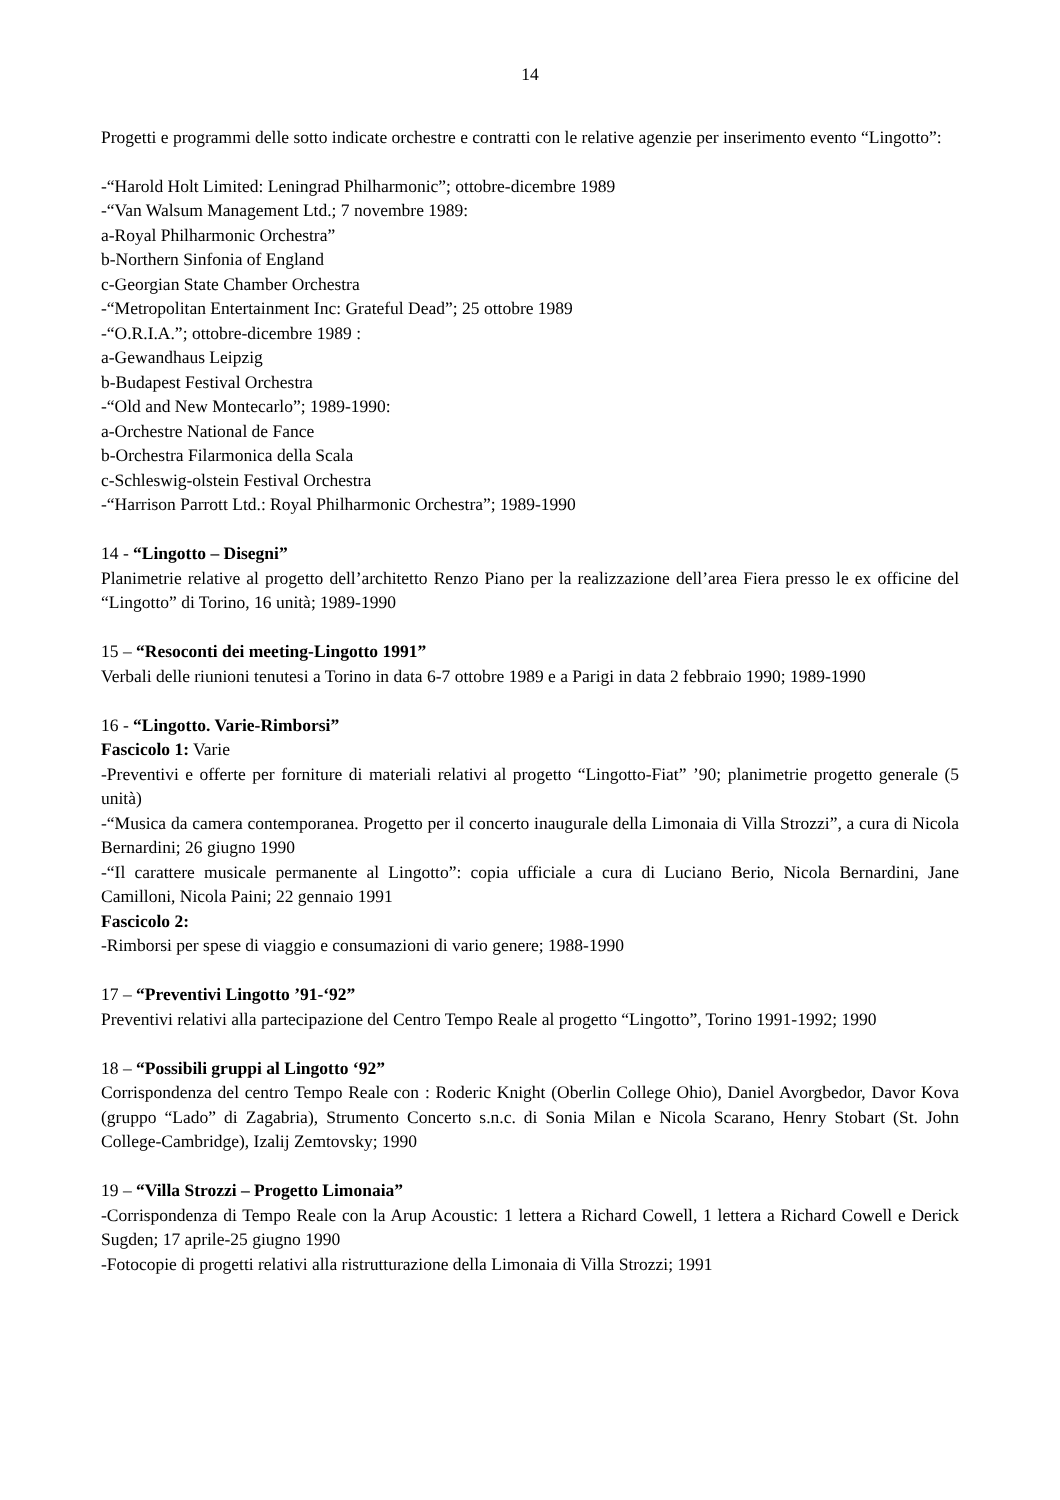14
Progetti e programmi delle sotto indicate orchestre e contratti con le relative agenzie per inserimento evento “Lingotto”:
-“Harold Holt Limited: Leningrad Philharmonic”; ottobre-dicembre 1989
-“Van Walsum Management Ltd.; 7 novembre 1989:
a-Royal Philharmonic Orchestra”
b-Northern Sinfonia of England
c-Georgian State Chamber Orchestra
-“Metropolitan Entertainment Inc: Grateful Dead”; 25 ottobre 1989
-“O.R.I.A.”; ottobre-dicembre 1989 :
a-Gewandhaus Leipzig
b-Budapest Festival Orchestra
-“Old and New Montecarlo”; 1989-1990:
a-Orchestre National de Fance
b-Orchestra Filarmonica della Scala
c-Schleswig-olstein Festival Orchestra
-“Harrison Parrott Ltd.: Royal Philharmonic Orchestra”; 1989-1990
14 - “Lingotto – Disegni”
Planimetrie relative al progetto dell’architetto Renzo Piano per la realizzazione dell’area Fiera presso le ex officine del “Lingotto” di Torino, 16 unità; 1989-1990
15 – “Resoconti dei meeting-Lingotto 1991”
Verbali delle riunioni tenutesi a Torino in data 6-7 ottobre 1989 e a Parigi in data 2 febbraio 1990; 1989-1990
16 - “Lingotto. Varie-Rimborsi”
Fascicolo 1: Varie
-Preventivi e offerte per forniture di materiali relativi al progetto “Lingotto-Fiat” ’90; planimetrie progetto generale (5 unità)
-“Musica da camera contemporanea. Progetto per il concerto inaugurale della Limonaia di Villa Strozzi”, a cura di Nicola Bernardini; 26 giugno 1990
-“Il carattere musicale permanente al Lingotto”: copia ufficiale a cura di Luciano Berio, Nicola Bernardini, Jane Camilloni, Nicola Paini; 22 gennaio 1991
Fascicolo 2:
-Rimborsi per spese di viaggio e consumazioni di vario genere; 1988-1990
17 – “Preventivi Lingotto ’91-‘92”
Preventivi relativi alla partecipazione del Centro Tempo Reale al progetto “Lingotto”, Torino 1991-1992; 1990
18 – “Possibili gruppi al Lingotto ‘92”
Corrispondenza del centro Tempo Reale con : Roderic Knight (Oberlin College Ohio), Daniel Avorgbedor, Davor Kova (gruppo “Lado” di Zagabria), Strumento Concerto s.n.c. di Sonia Milan e Nicola Scarano, Henry Stobart (St. John College-Cambridge), Izalij Zemtovsky; 1990
19 – “Villa Strozzi – Progetto Limonaia”
-Corrispondenza di Tempo Reale con la Arup Acoustic: 1 lettera a Richard Cowell, 1 lettera a Richard Cowell e Derick Sugden; 17 aprile-25 giugno 1990
-Fotocopie di progetti relativi alla ristrutturazione della Limonaia di Villa Strozzi; 1991